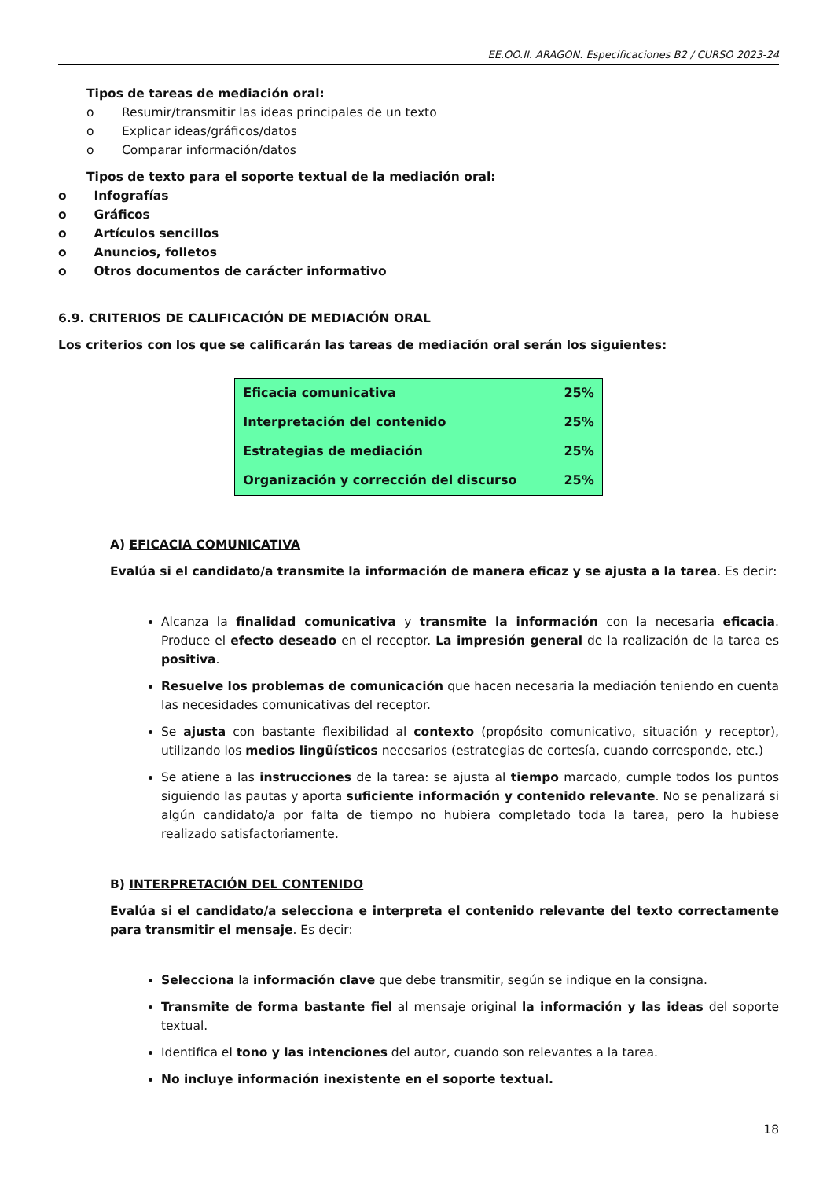EE.OO.II. ARAGON. Especificaciones B2 / CURSO 2023-24
Tipos de tareas de mediación oral:
o Resumir/transmitir las ideas principales de un texto
o Explicar ideas/gráficos/datos
o Comparar información/datos
Tipos de texto para el soporte textual de la mediación oral:
o Infografías
o Gráficos
o Artículos sencillos
o Anuncios, folletos
o Otros documentos de carácter informativo
6.9. CRITERIOS DE CALIFICACIÓN DE MEDIACIÓN ORAL
Los criterios con los que se calificarán las tareas de mediación oral serán los siguientes:
| Eficacia comunicativa | 25% |
| Interpretación del contenido | 25% |
| Estrategias de mediación | 25% |
| Organización y corrección del discurso | 25% |
A) EFICACIA COMUNICATIVA
Evalúa si el candidato/a transmite la información de manera eficaz y se ajusta a la tarea. Es decir:
Alcanza la finalidad comunicativa y transmite la información con la necesaria eficacia. Produce el efecto deseado en el receptor. La impresión general de la realización de la tarea es positiva.
Resuelve los problemas de comunicación que hacen necesaria la mediación teniendo en cuenta las necesidades comunicativas del receptor.
Se ajusta con bastante flexibilidad al contexto (propósito comunicativo, situación y receptor), utilizando los medios lingüísticos necesarios (estrategias de cortesía, cuando corresponde, etc.)
Se atiene a las instrucciones de la tarea: se ajusta al tiempo marcado, cumple todos los puntos siguiendo las pautas y aporta suficiente información y contenido relevante. No se penalizará si algún candidato/a por falta de tiempo no hubiera completado toda la tarea, pero la hubiese realizado satisfactoriamente.
B) INTERPRETACIÓN DEL CONTENIDO
Evalúa si el candidato/a selecciona e interpreta el contenido relevante del texto correctamente para transmitir el mensaje. Es decir:
Selecciona la información clave que debe transmitir, según se indique en la consigna.
Transmite de forma bastante fiel al mensaje original la información y las ideas del soporte textual.
Identifica el tono y las intenciones del autor, cuando son relevantes a la tarea.
No incluye información inexistente en el soporte textual.
18